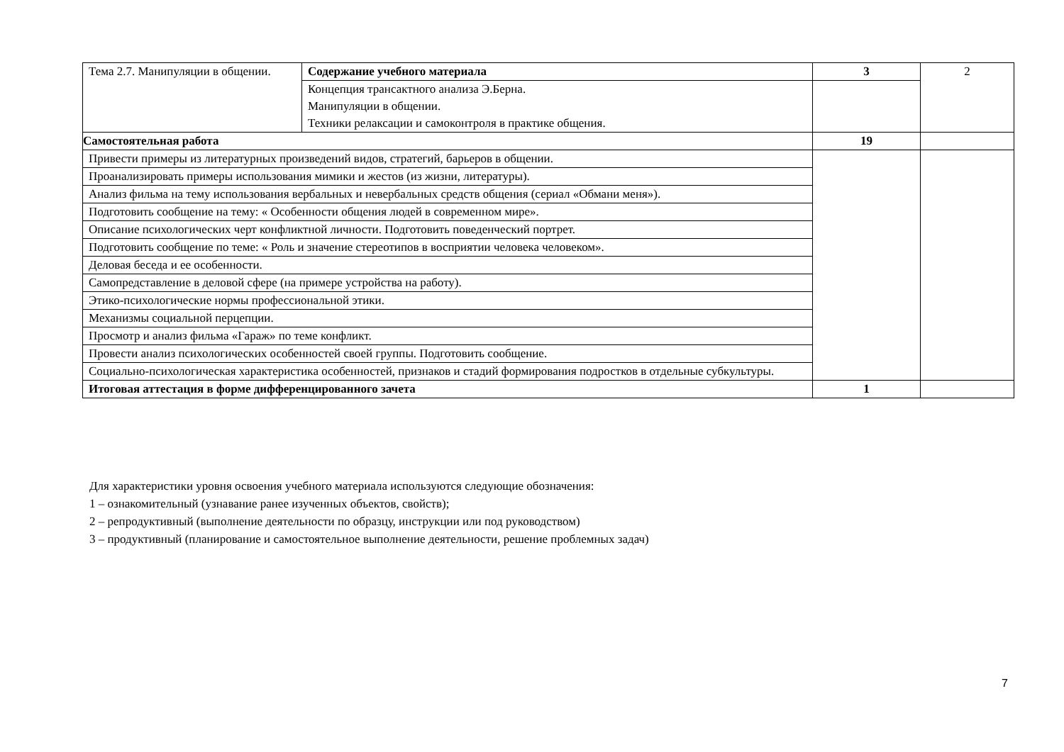| Тема 2.7. Манипуляции в общении. | Содержание учебного материала | 3 | 2 |
| | Концепция трансактного анализа Э.Берна. Манипуляции в общении. Техники релаксации и самоконтроля в практике общения. | | |
| Самостоятельная работа | | 19 | |
| Привести примеры из литературных произведений видов, стратегий, барьеров в общении. | | | |
| Проанализировать примеры использования мимики и жестов (из жизни, литературы). | | | |
| Анализ фильма на тему использования вербальных и невербальных средств общения (сериал «Обмани меня»). | | | |
| Подготовить сообщение на тему: « Особенности общения людей в современном мире». | | | |
| Описание психологических черт конфликтной личности. Подготовить поведенческий портрет. | | | |
| Подготовить сообщение по теме: « Роль и значение стереотипов в восприятии человека человеком». | | | |
| Деловая беседа и ее особенности. | | | |
| Самопредставление в деловой сфере (на примере устройства на работу). | | | |
| Этико-психологические нормы профессиональной этики. | | | |
| Механизмы социальной перцепции. | | | |
| Просмотр и анализ фильма «Гараж» по теме конфликт. | | | |
| Провести анализ психологических особенностей своей группы. Подготовить сообщение. | | | |
| Социально-психологическая характеристика особенностей, признаков и стадий формирования подростков в отдельные субкультуры. | | | |
| Итоговая аттестация в форме дифференцированного зачета | | 1 | |
Для характеристики уровня освоения учебного материала используются следующие обозначения:
1 – ознакомительный (узнавание ранее изученных объектов, свойств);
2 – репродуктивный (выполнение деятельности по образцу, инструкции или под руководством)
3 – продуктивный (планирование и самостоятельное выполнение деятельности, решение проблемных задач)
7